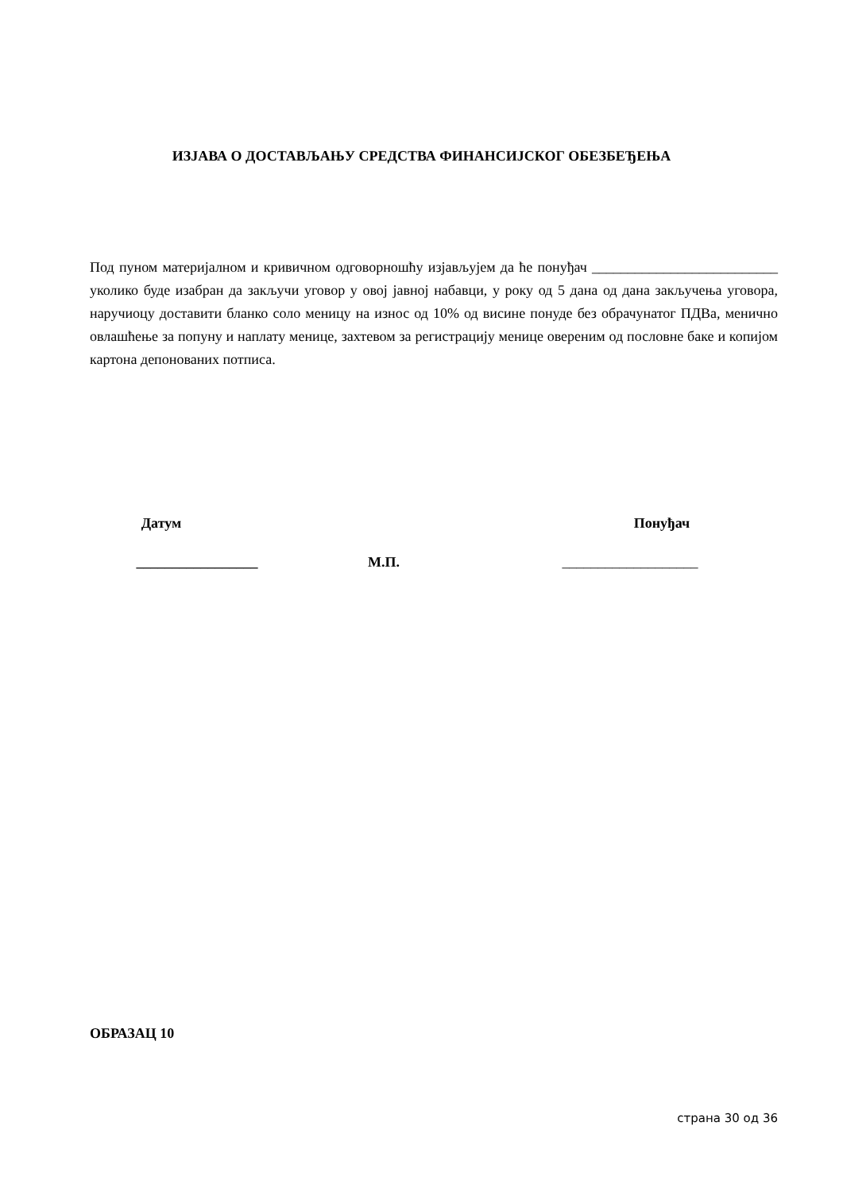ИЗЈАВА О ДОСТАВЉАЊУ СРЕДСТВА ФИНАНСИЈСКОГ ОБЕЗБЕЂЕЊА
Под пуном материјалном и кривичном одговорношћу изјављујем да ће понуђач __________________________ уколико буде изабран да закључи уговор у овој јавној набавци, у року од 5 дана од дана закључења уговора, наручиоцу доставити бланко соло меницу на износ од 10% од висине понуде без обрачунатог ПДВа, менично овлашћење за попуну и наплату менице, захтевом за регистрацију менице овереним од пословне баке и копијом картона депонованих потписа.
Датум Понуђач
_________________ М.П. ___________________
ОБРАЗАЦ 10
страна 30 од 36